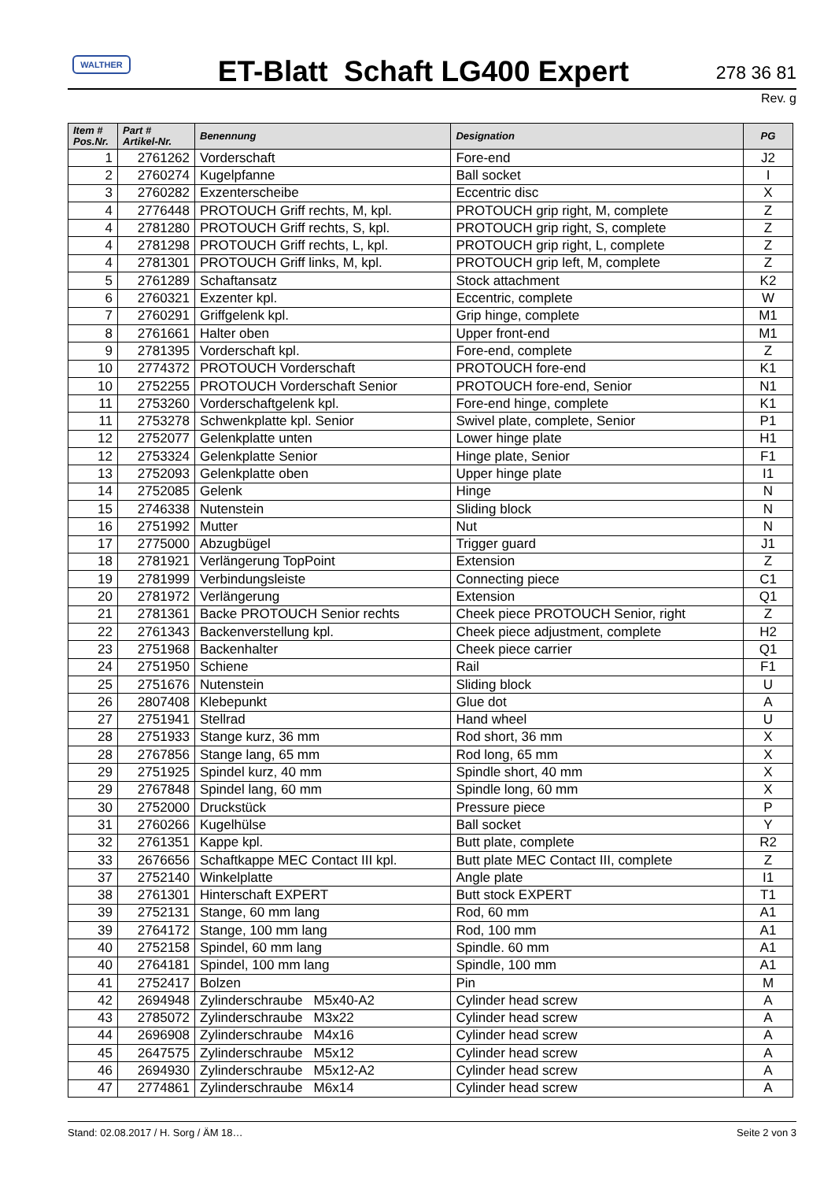WALTHER
ET-Blatt Schaft LG400 Expert
278 36 81
Rev. g
| Item # Pos.Nr. | Part # Artikel-Nr. | Benennung | Designation | PG |
| --- | --- | --- | --- | --- |
| 1 | 2761262 | Vorderschaft | Fore-end | J2 |
| 2 | 2760274 | Kugelpfanne | Ball socket | I |
| 3 | 2760282 | Exzenterscheibe | Eccentric disc | X |
| 4 | 2776448 | PROTOUCH Griff rechts, M, kpl. | PROTOUCH grip right, M, complete | Z |
| 4 | 2781280 | PROTOUCH Griff rechts, S, kpl. | PROTOUCH grip right, S, complete | Z |
| 4 | 2781298 | PROTOUCH Griff rechts, L, kpl. | PROTOUCH grip right, L, complete | Z |
| 4 | 2781301 | PROTOUCH Griff links, M, kpl. | PROTOUCH grip left, M, complete | Z |
| 5 | 2761289 | Schaftansatz | Stock attachment | K2 |
| 6 | 2760321 | Exzenter kpl. | Eccentric, complete | W |
| 7 | 2760291 | Griffgelenk kpl. | Grip hinge, complete | M1 |
| 8 | 2761661 | Halter oben | Upper front-end | M1 |
| 9 | 2781395 | Vorderschaft kpl. | Fore-end, complete | Z |
| 10 | 2774372 | PROTOUCH Vorderschaft | PROTOUCH fore-end | K1 |
| 10 | 2752255 | PROTOUCH Vorderschaft Senior | PROTOUCH fore-end, Senior | N1 |
| 11 | 2753260 | Vorderschaftgelenk kpl. | Fore-end hinge, complete | K1 |
| 11 | 2753278 | Schwenkplatte kpl. Senior | Swivel plate, complete, Senior | P1 |
| 12 | 2752077 | Gelenkplatte unten | Lower hinge plate | H1 |
| 12 | 2753324 | Gelenkplatte Senior | Hinge plate, Senior | F1 |
| 13 | 2752093 | Gelenkplatte oben | Upper hinge plate | I1 |
| 14 | 2752085 | Gelenk | Hinge | N |
| 15 | 2746338 | Nutenstein | Sliding block | N |
| 16 | 2751992 | Mutter | Nut | N |
| 17 | 2775000 | Abzugbügel | Trigger guard | J1 |
| 18 | 2781921 | Verlängerung TopPoint | Extension | Z |
| 19 | 2781999 | Verbindungsleiste | Connecting piece | C1 |
| 20 | 2781972 | Verlängerung | Extension | Q1 |
| 21 | 2781361 | Backe PROTOUCH Senior rechts | Cheek piece PROTOUCH Senior, right | Z |
| 22 | 2761343 | Backenverstellung kpl. | Cheek piece adjustment, complete | H2 |
| 23 | 2751968 | Backenhalter | Cheek piece carrier | Q1 |
| 24 | 2751950 | Schiene | Rail | F1 |
| 25 | 2751676 | Nutenstein | Sliding block | U |
| 26 | 2807408 | Klebepunkt | Glue dot | A |
| 27 | 2751941 | Stellrad | Hand wheel | U |
| 28 | 2751933 | Stange kurz, 36 mm | Rod short, 36 mm | X |
| 28 | 2767856 | Stange lang, 65 mm | Rod long, 65 mm | X |
| 29 | 2751925 | Spindel kurz, 40 mm | Spindle short, 40 mm | X |
| 29 | 2767848 | Spindel lang, 60 mm | Spindle long, 60 mm | X |
| 30 | 2752000 | Druckstück | Pressure piece | P |
| 31 | 2760266 | Kugelhülse | Ball socket | Y |
| 32 | 2761351 | Kappe kpl. | Butt plate, complete | R2 |
| 33 | 2676656 | Schaftkappe MEC Contact III kpl. | Butt plate MEC Contact III, complete | Z |
| 37 | 2752140 | Winkelplatte | Angle plate | I1 |
| 38 | 2761301 | Hinterschaft EXPERT | Butt stock EXPERT | T1 |
| 39 | 2752131 | Stange, 60 mm lang | Rod, 60 mm | A1 |
| 39 | 2764172 | Stange, 100 mm lang | Rod, 100 mm | A1 |
| 40 | 2752158 | Spindel, 60 mm lang | Spindle. 60 mm | A1 |
| 40 | 2764181 | Spindel, 100 mm lang | Spindle, 100 mm | A1 |
| 41 | 2752417 | Bolzen | Pin | M |
| 42 | 2694948 | Zylinderschraube M5x40-A2 | Cylinder head screw | A |
| 43 | 2785072 | Zylinderschraube M3x22 | Cylinder head screw | A |
| 44 | 2696908 | Zylinderschraube M4x16 | Cylinder head screw | A |
| 45 | 2647575 | Zylinderschraube M5x12 | Cylinder head screw | A |
| 46 | 2694930 | Zylinderschraube M5x12-A2 | Cylinder head screw | A |
| 47 | 2774861 | Zylinderschraube M6x14 | Cylinder head screw | A |
Stand: 02.08.2017 / H. Sorg / ÄM 18… Seite 2 von 3